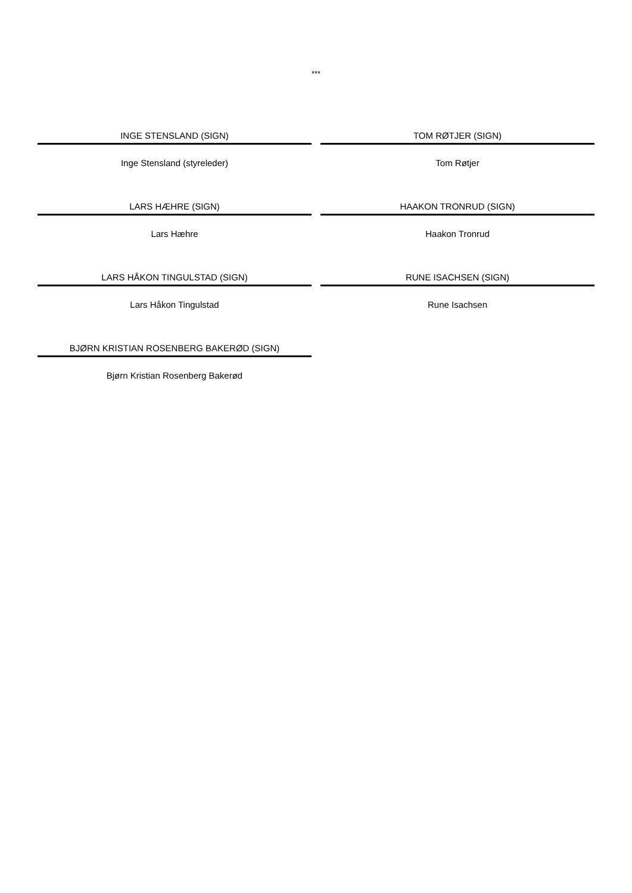***
INGE STENSLAND (SIGN)
Inge Stensland (styreleder)
TOM RØTJER (SIGN)
Tom Røtjer
LARS HÆHRE (SIGN)
Lars Hæhre
HAAKON TRONRUD (SIGN)
Haakon Tronrud
LARS HÅKON TINGULSTAD (SIGN)
Lars Håkon Tingulstad
RUNE ISACHSEN (SIGN)
Rune Isachsen
BJØRN KRISTIAN ROSENBERG BAKERØD (SIGN)
Bjørn Kristian Rosenberg Bakerød